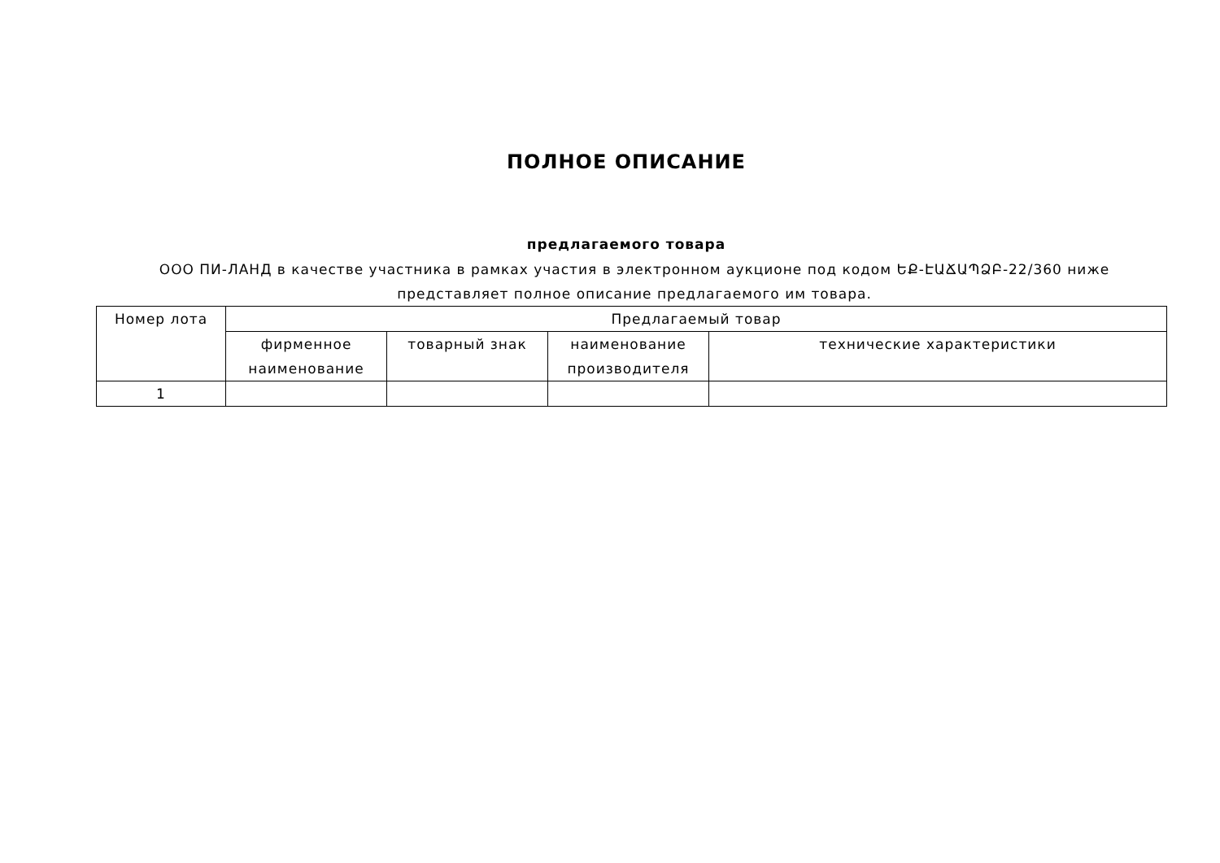ПОЛНОЕ ОПИСАНИЕ
предлагаемого товара
ООО ПИ-ЛАНД в качестве участника в рамках участия в электронном аукционе под кодом ԵՔ-ԷԱՃԱՊՁԲ-22/360 ниже представляет полное описание предлагаемого им товара.
| Номер лота | Предлагаемый товар | | | |
| --- | --- | --- | --- | --- |
| | фирменное наименование | товарный знак | наименование производителя | технические характеристики |
| 1 | | | | |